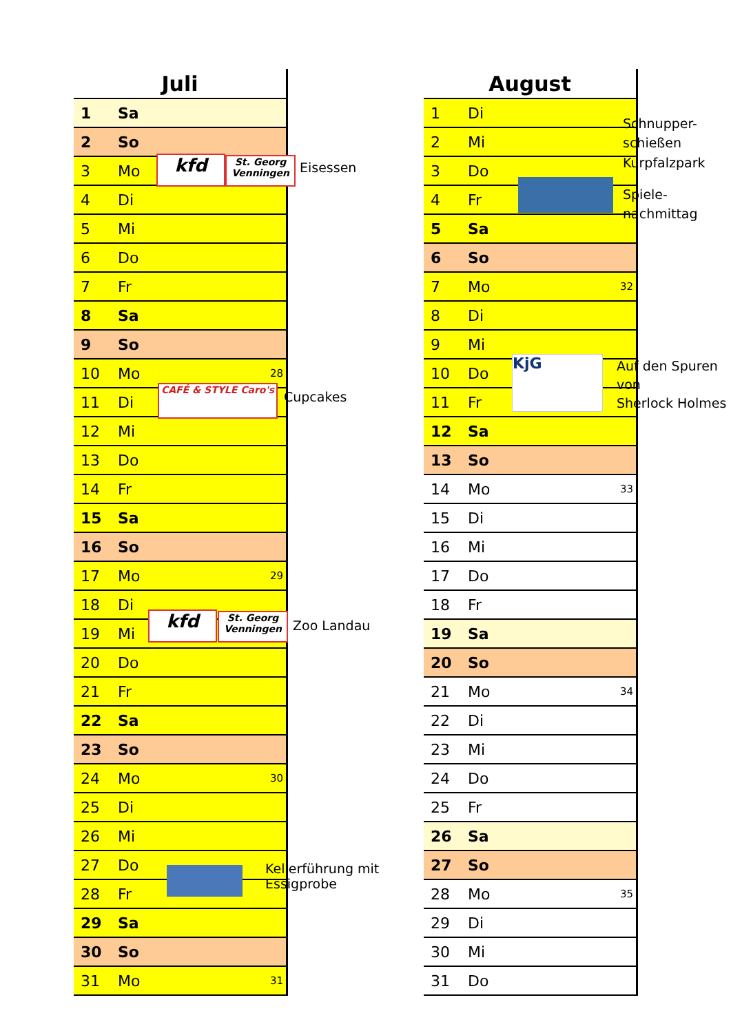| Juli | | |
| --- | --- | --- |
| 1 | Sa | |
| 2 | So | |
| 3 | Mo | |
| 4 | Di | |
| 5 | Mi | |
| 6 | Do | |
| 7 | Fr | |
| 8 | Sa | |
| 9 | So | |
| 10 | Mo | 28 |
| 11 | Di | |
| 12 | Mi | |
| 13 | Do | |
| 14 | Fr | |
| 15 | Sa | |
| 16 | So | |
| 17 | Mo | 29 |
| 18 | Di | |
| 19 | Mi | |
| 20 | Do | |
| 21 | Fr | |
| 22 | Sa | |
| 23 | So | |
| 24 | Mo | 30 |
| 25 | Di | |
| 26 | Mi | |
| 27 | Do | |
| 28 | Fr | |
| 29 | Sa | |
| 30 | So | |
| 31 | Mo | 31 |
| August | | |
| --- | --- | --- |
| 1 | Di | |
| 2 | Mi | |
| 3 | Do | |
| 4 | Fr | |
| 5 | Sa | |
| 6 | So | |
| 7 | Mo | 32 |
| 8 | Di | |
| 9 | Mi | |
| 10 | Do | |
| 11 | Fr | |
| 12 | Sa | |
| 13 | So | |
| 14 | Mo | 33 |
| 15 | Di | |
| 16 | Mi | |
| 17 | Do | |
| 18 | Fr | |
| 19 | Sa | |
| 20 | So | |
| 21 | Mo | 34 |
| 22 | Di | |
| 23 | Mi | |
| 24 | Do | |
| 25 | Fr | |
| 26 | Sa | |
| 27 | So | |
| 28 | Mo | 35 |
| 29 | Di | |
| 30 | Mi | |
| 31 | Do | |
kfd
St. Georg Venningen
Eisessen
CAFÉ & STYLE Caro's
Cupcakes
kfd
St. Georg Venningen
Zoo Landau
Kellerführung mit
Essigprobe
KjG
Schnupper-
schießen
Kurpfalzpark
Spiele-
nachmittag
Auf den Spuren
von
Sherlock Holmes